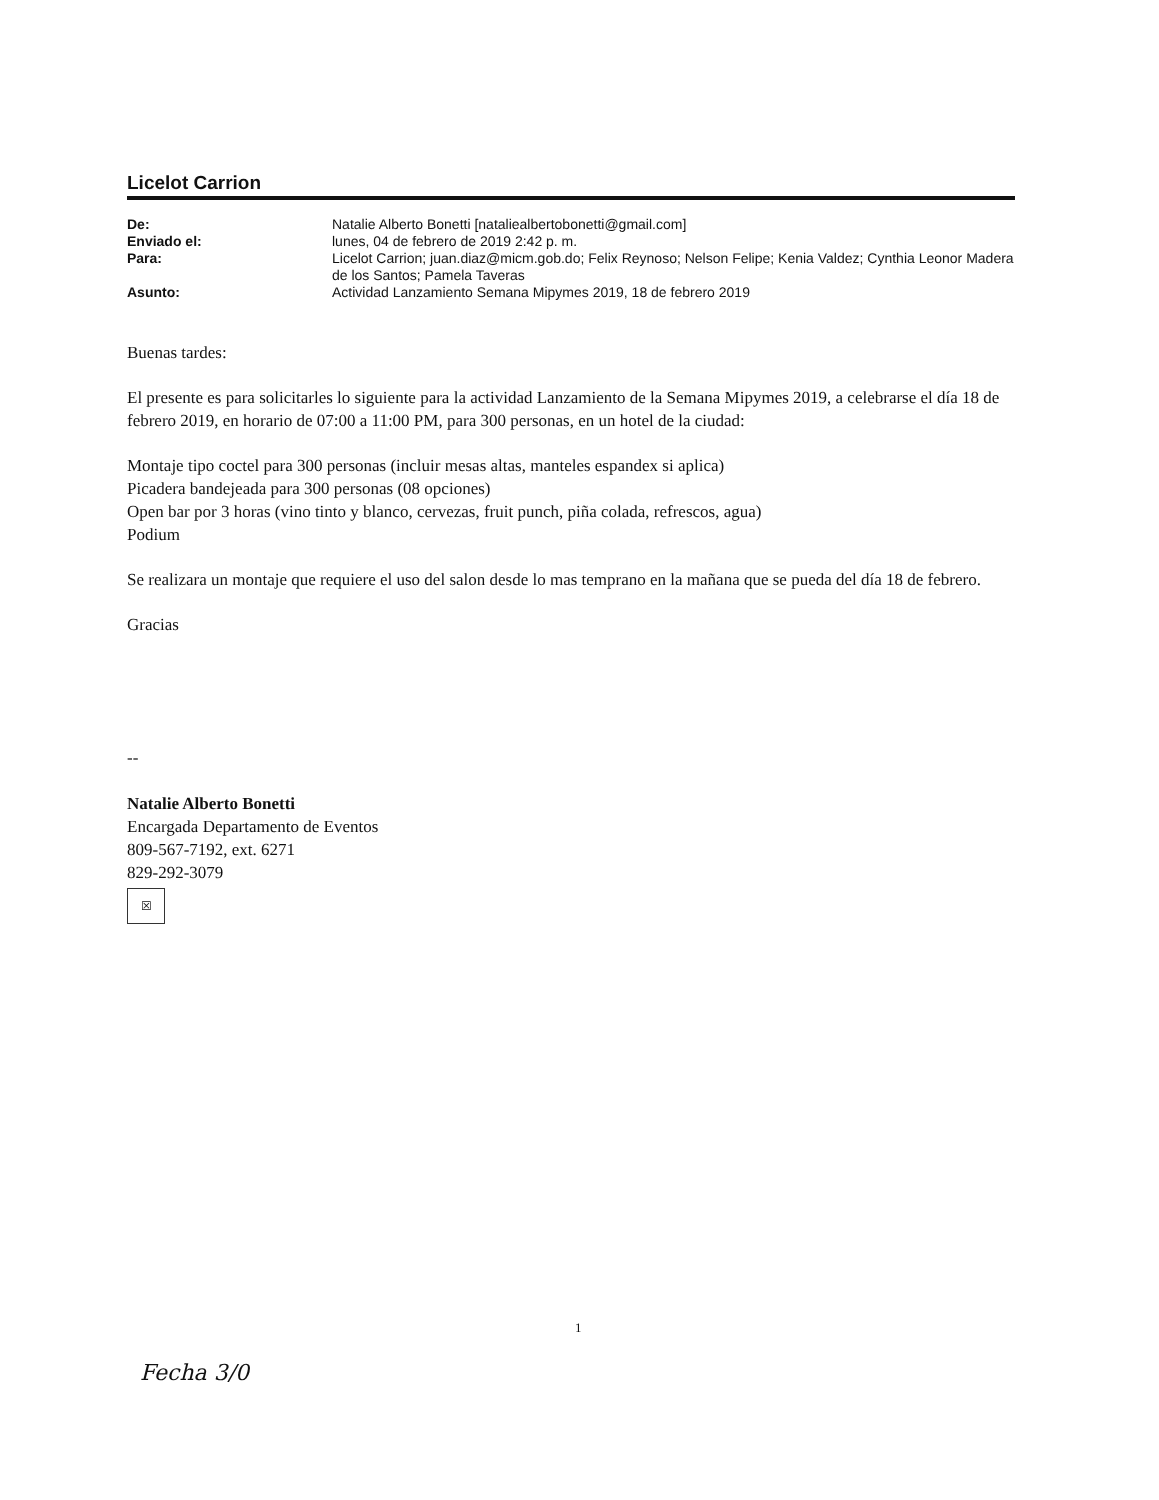Licelot Carrion
| De: | Natalie Alberto Bonetti [nataliealbertobonetti@gmail.com] |
| Enviado el: | lunes, 04 de febrero de 2019 2:42 p. m. |
| Para: | Licelot Carrion; juan.diaz@micm.gob.do; Felix Reynoso; Nelson Felipe; Kenia Valdez; Cynthia Leonor Madera de los Santos; Pamela Taveras |
| Asunto: | Actividad Lanzamiento Semana Mipymes 2019, 18 de febrero 2019 |
Buenas tardes:
El presente es para solicitarles lo siguiente para la actividad Lanzamiento de la Semana Mipymes 2019, a celebrarse el día 18 de febrero 2019, en horario de 07:00 a 11:00 PM, para 300 personas, en un hotel de la ciudad:
Montaje tipo coctel para 300 personas (incluir mesas altas, manteles espandex si aplica)
Picadera bandejeada para 300 personas (08 opciones)
Open bar por 3 horas (vino tinto y blanco, cervezas, fruit punch, piña colada, refrescos, agua)
Podium
Se realizara un montaje que requiere el uso del salon desde lo mas temprano en la mañana que se pueda del día 18 de febrero.
Gracias
--
Natalie Alberto Bonetti
Encargada Departamento de Eventos
809-567-7192, ext. 6271
829-292-3079
☒
1
Fecha 3/0